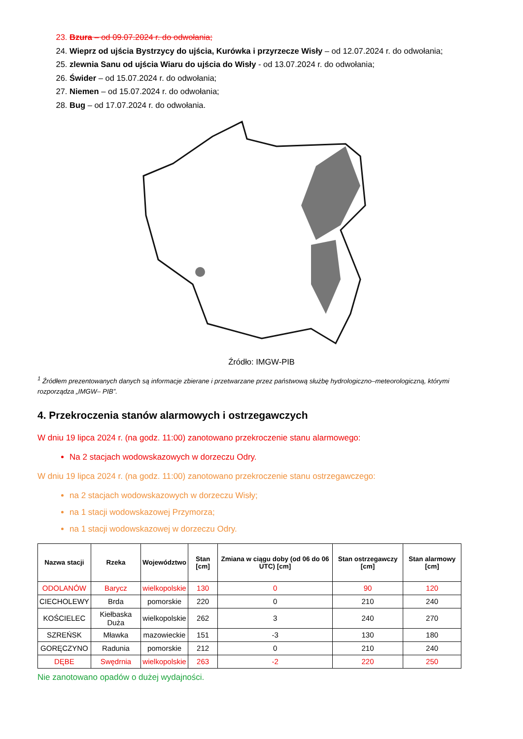23. Bzura – od 09.07.2024 r. do odwołania;
24. Wieprz od ujścia Bystrzycy do ujścia, Kurówka i przyrzecze Wisły – od 12.07.2024 r. do odwołania;
25. zlewnia Sanu od ujścia Wiaru do ujścia do Wisły - od 13.07.2024 r. do odwołania;
26. Świder – od 15.07.2024 r. do odwołania;
27. Niemen – od 15.07.2024 r. do odwołania;
28. Bug – od 17.07.2024 r. do odwołania.
Źródło: IMGW-PIB
<sup>1</sup> Źródłem prezentowanych danych są informacje zbierane i przetwarzane przez państwową służbę hydrologiczno–meteorologiczną, którymi rozporządza „IMGW– PIB”.
4. Przekroczenia stanów alarmowych i ostrzegawczych
W dniu 19 lipca 2024 r. (na godz. 11:00) zanotowano przekroczenie stanu alarmowego:
Na 2 stacjach wodowskazowych w dorzeczu Odry.
W dniu 19 lipca 2024 r. (na godz. 11:00) zanotowano przekroczenie stanu ostrzegawczego:
na 2 stacjach wodowskazowych w dorzeczu Wisły;
na 1 stacji wodowskazowej Przymorza;
na 1 stacji wodowskazowej w dorzeczu Odry.
| Nazwa stacji | Rzeka | Województwo | Stan [cm] | Zmiana w ciągu doby (od 06 do 06 UTC) [cm] | Stan ostrzegawczy [cm] | Stan alarmowy [cm] |
| --- | --- | --- | --- | --- | --- | --- |
| ODOLANÓW | Barycz | wielkopolskie | 130 | 0 | 90 | 120 |
| CIECHOLEWY | Brda | pomorskie | 220 | 0 | 210 | 240 |
| KOŚCIELEC | Kiełbaska Duża | wielkopolskie | 262 | 3 | 240 | 270 |
| SZREŃSK | Mławka | mazowieckie | 151 | -3 | 130 | 180 |
| GORĘCZYNO | Radunia | pomorskie | 212 | 0 | 210 | 240 |
| DĘBE | Swędrnia | wielkopolskie | 263 | -2 | 220 | 250 |
Nie zanotowano opadów o dużej wydajności.